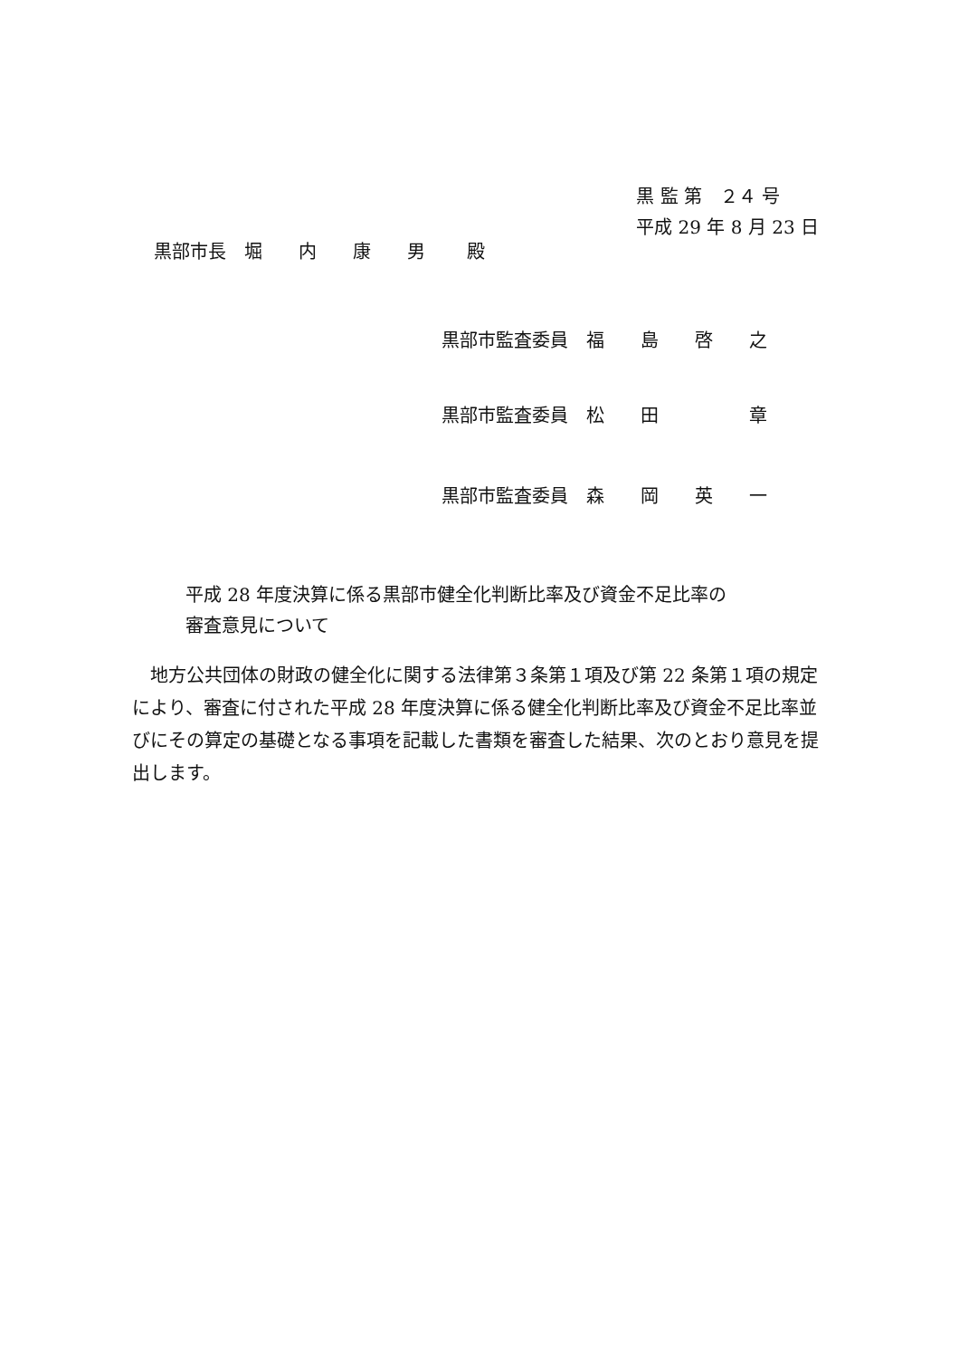黒 監 第　２４ 号
平成 29 年 8 月 23 日
黒部市長　堀　　内　　康　　男　　 殿
黒部市監査委員　福　　島　　啓　　之
黒部市監査委員　松　　田　　　　　章
黒部市監査委員　森　　岡　　英　　一
平成 28 年度決算に係る黒部市健全化判断比率及び資金不足比率の
審査意見について
地方公共団体の財政の健全化に関する法律第３条第１項及び第 22 条第１項の規定により、審査に付された平成 28 年度決算に係る健全化判断比率及び資金不足比率並びにその算定の基礎となる事項を記載した書類を審査した結果、次のとおり意見を提出します。